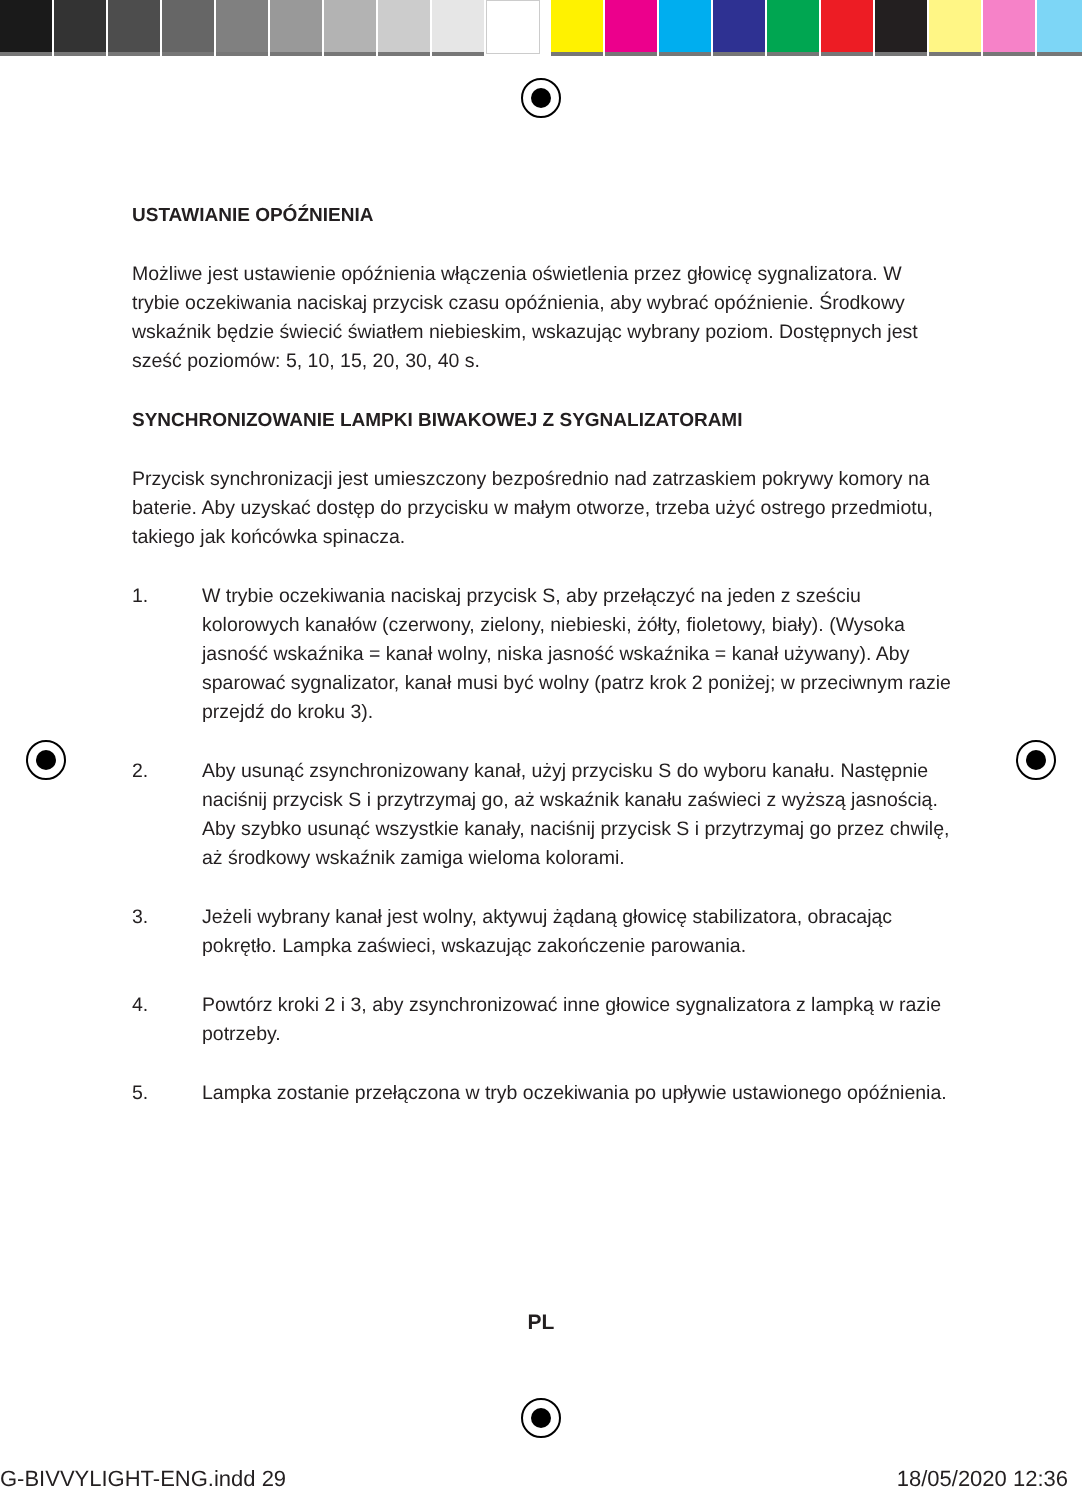USTAWIANIE OPÓŹNIENIA
Możliwe jest ustawienie opóźnienia włączenia oświetlenia przez głowicę sygnalizatora. W trybie oczekiwania naciskaj przycisk czasu opóźnienia, aby wybrać opóźnienie. Środkowy wskaźnik będzie świecić światłem niebieskim, wskazując wybrany poziom. Dostępnych jest sześć poziomów: 5, 10, 15, 20, 30, 40 s.
SYNCHRONIZOWANIE LAMPKI BIWAKOWEJ Z SYGNALIZATORAMI
Przycisk synchronizacji jest umieszczony bezpośrednio nad zatrzaskiem pokrywy komory na baterie. Aby uzyskać dostęp do przycisku w małym otworze, trzeba użyć ostrego przedmiotu, takiego jak końcówka spinacza.
1. W trybie oczekiwania naciskaj przycisk S, aby przełączyć na jeden z sześciu kolorowych kanałów (czerwony, zielony, niebieski, żółty, fioletowy, biały). (Wysoka jasność wskaźnika = kanał wolny, niska jasność wskaźnika = kanał używany). Aby sparować sygnalizator, kanał musi być wolny (patrz krok 2 poniżej; w przeciwnym razie przejdź do kroku 3).
2. Aby usunąć zsynchronizowany kanał, użyj przycisku S do wyboru kanału. Następnie naciśnij przycisk S i przytrzymaj go, aż wskaźnik kanału zaświeci z wyższą jasnością. Aby szybko usunąć wszystkie kanały, naciśnij przycisk S i przytrzymaj go przez chwilę, aż środkowy wskaźnik zamiga wieloma kolorami.
3. Jeżeli wybrany kanał jest wolny, aktywuj żądaną głowicę stabilizatora, obracając pokrętło. Lampka zaświeci, wskazując zakończenie parowania.
4. Powtórz kroki 2 i 3, aby zsynchronizować inne głowice sygnalizatora z lampką w razie potrzeby.
5. Lampka zostanie przełączona w tryb oczekiwania po upływie ustawionego opóźnienia.
PL
G-BIVVYLIGHT-ENG.indd 29 18/05/2020 12:36